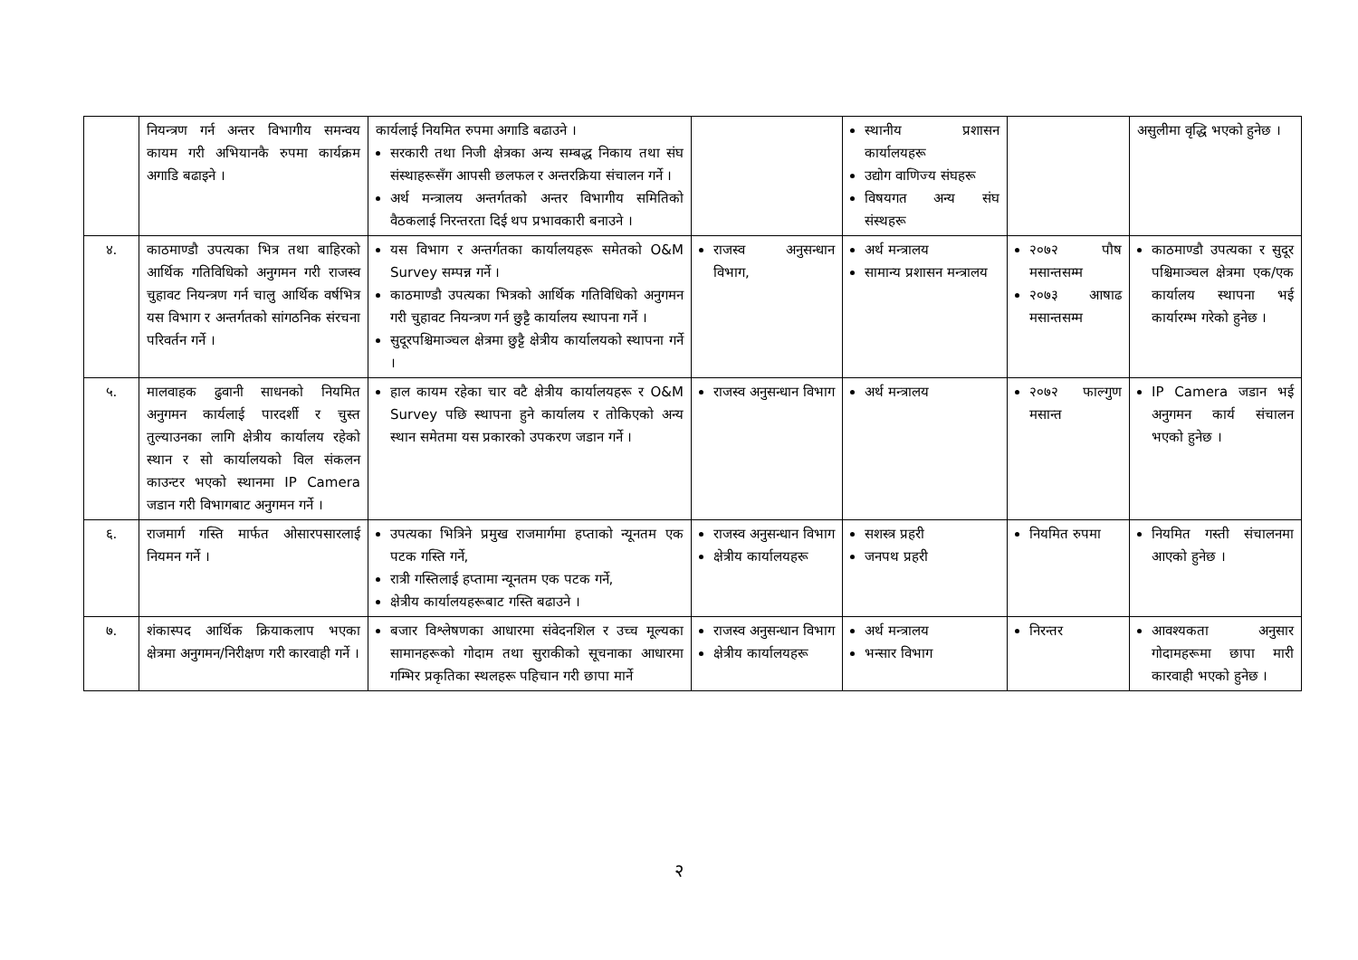| | नियन्त्रण गर्न अन्तर विभागीय समन्वय कायम गरी अभियानकै रुपमा कार्यक्रम अगाडि बढाइने । | कार्यलाई नियमित रुपमा अगाडि बढाउने । सरकारी तथा निजी क्षेत्रका अन्य सम्बद्ध निकाय तथा संघ संस्थाहरूसँग आपसी छलफल र अन्तरक्रिया संचालन गर्ने । अर्थ मन्त्रालय अन्तर्गतको अन्तर विभागीय समितिको वैठकलाई निरन्तरता दिई थप प्रभावकारी बनाउने । | | स्थानीय प्रशासन कार्यालयहरू उद्योग वाणिज्य संघहरू विषयगत अन्य संघ संस्थहरू | | असुलीमा वृद्धि भएको हुनेछ । |
| ४. | काठमाण्डौ उपत्यका भित्र तथा बाहिरको आर्थिक गतिविधिको अनुगमन गरी राजस्व चुहावट नियन्त्रण गर्न चालु आर्थिक वर्षभित्र यस विभाग र अन्तर्गतको सांगठनिक संरचना परिवर्तन गर्ने । | यस विभाग र अन्तर्गतका कार्यालयहरू समेतको O&M Survey सम्पन्न गर्ने । काठमाण्डौ उपत्यका भित्रको आर्थिक गतिविधिको अनुगमन गरी चुहावट नियन्त्रण गर्न छुट्टै कार्यालय स्थापना गर्ने । सुदूरपश्चिमाञ्चल क्षेत्रमा छुट्टै क्षेत्रीय कार्यालयको स्थापना गर्ने । | राजस्व अनुसन्धान विभाग, | अर्थ मन्त्रालय सामान्य प्रशासन मन्त्रालय | २०७२ पौष मसान्तसम्म २०७३ आषाढ मसान्तसम्म | काठमाण्डौ उपत्यका र सुदूर पश्चिमाञ्चल क्षेत्रमा एक/एक कार्यालय स्थापना भई कार्यारम्भ गरेको हुनेछ । |
| ५. | मालवाहक ढुवानी साधनको नियमित अनुगमन कार्यलाई पारदर्शी र चुस्त तुल्याउनका लागि क्षेत्रीय कार्यालय रहेको स्थान र सो कार्यालयको विल संकलन काउन्टर भएको स्थानमा IP Camera जडान गरी विभागबाट अनुगमन गर्ने । | हाल कायम रहेका चार वटै क्षेत्रीय कार्यालयहरू र O&M Survey पछि स्थापना हुने कार्यालय र तोकिएको अन्य स्थान समेतमा यस प्रकारको उपकरण जडान गर्ने । | राजस्व अनुसन्धान विभाग | अर्थ मन्त्रालय | २०७२ फाल्गुण मसान्त | IP Camera जडान भई अनुगमन कार्य संचालन भएको हुनेछ । |
| ६. | राजमार्ग गस्ति मार्फत ओसारपसारलाई नियमन गर्ने । | उपत्यका भित्रिने प्रमुख राजमार्गमा हप्ताको न्यूनतम एक पटक गस्ति गर्ने, रात्री गस्तिलाई हप्तामा न्यूनतम एक पटक गर्ने, क्षेत्रीय कार्यालयहरूबाट गस्ति बढाउने । | राजस्व अनुसन्धान विभाग क्षेत्रीय कार्यालयहरू | सशस्त्र प्रहरी जनपथ प्रहरी | नियमित रुपमा | नियमित गस्ती संचालनमा आएको हुनेछ । |
| ७. | शंकास्पद आर्थिक क्रियाकलाप भएका क्षेत्रमा अनुगमन/निरीक्षण गरी कारवाही गर्ने । | बजार विश्लेषणका आधारमा संवेदनशिल र उच्च मूल्यका सामानहरूको गोदाम तथा सुराकीको सूचनाका आधारमा गम्भिर प्रकृतिका स्थलहरू पहिचान गरी छापा मार्ने | राजस्व अनुसन्धान विभाग क्षेत्रीय कार्यालयहरू | अर्थ मन्त्रालय भन्सार विभाग | निरन्तर | आवश्यकता अनुसार गोदामहरूमा छापा मारी कारवाही भएको हुनेछ । |
२